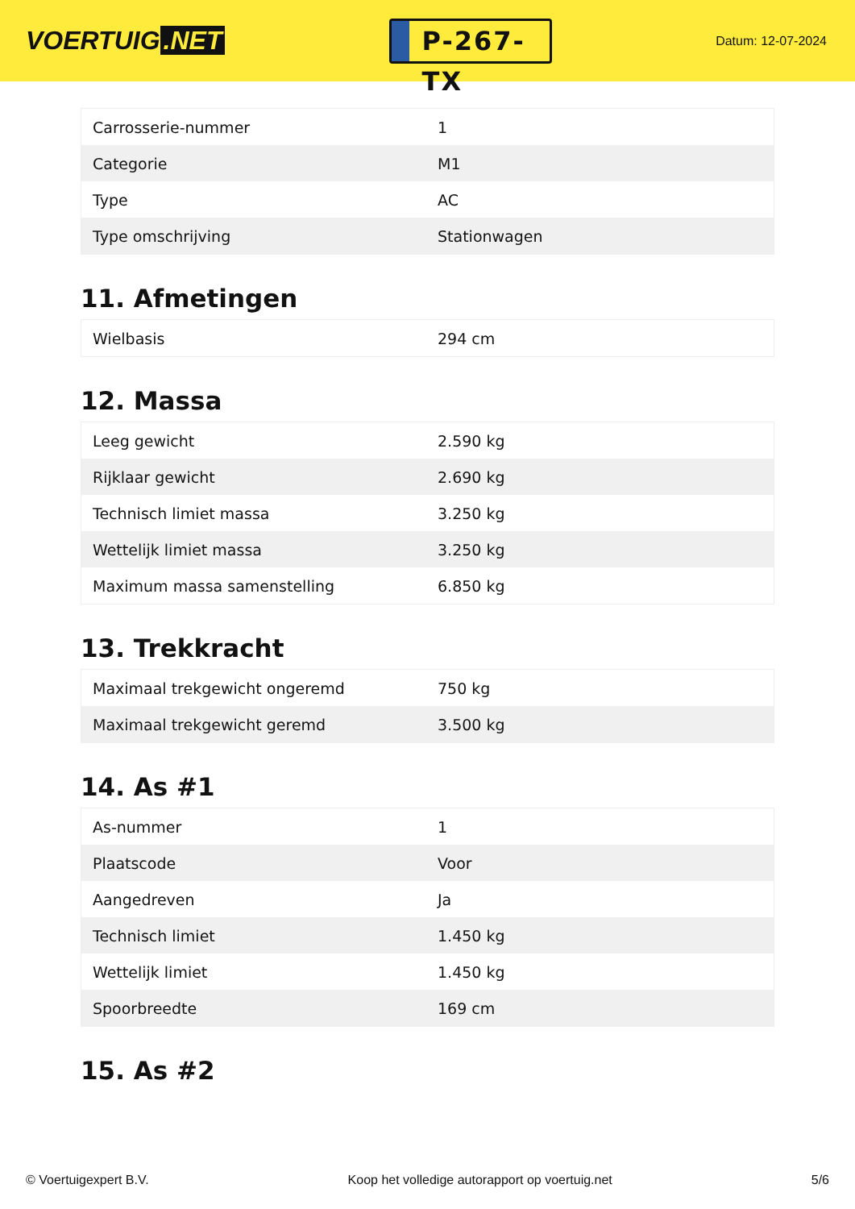VOERTUIG.NET
P-267-TX
Datum: 12-07-2024
| Carrosserie-nummer | 1 |
| Categorie | M1 |
| Type | AC |
| Type omschrijving | Stationwagen |
11. Afmetingen
| Wielbasis | 294 cm |
12. Massa
| Leeg gewicht | 2.590 kg |
| Rijklaar gewicht | 2.690 kg |
| Technisch limiet massa | 3.250 kg |
| Wettelijk limiet massa | 3.250 kg |
| Maximum massa samenstelling | 6.850 kg |
13. Trekkracht
| Maximaal trekgewicht ongeremd | 750 kg |
| Maximaal trekgewicht geremd | 3.500 kg |
14. As #1
| As-nummer | 1 |
| Plaatscode | Voor |
| Aangedreven | Ja |
| Technisch limiet | 1.450 kg |
| Wettelijk limiet | 1.450 kg |
| Spoorbreedte | 169 cm |
15. As #2
© Voertuigexpert B.V. Koop het volledige autorapport op voertuig.net 5/6